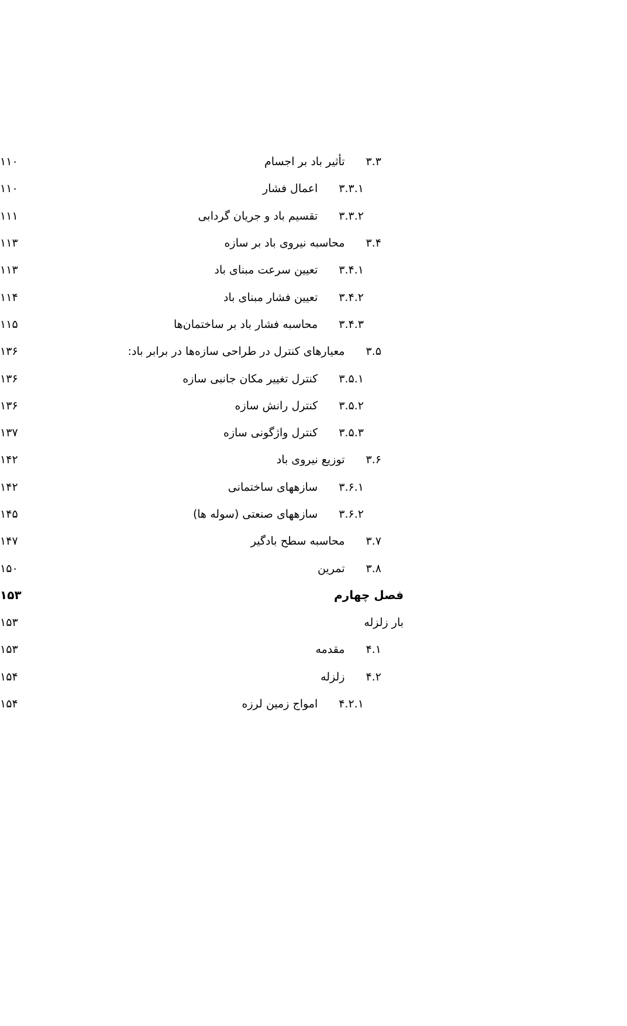۳.۳ تأثیر باد بر اجسام ۱۱۰
۳.۳.۱ اعمال فشار ۱۱۰
۳.۳.۲ تقسیم باد و جریان گردابی ۱۱۱
۳.۴ محاسبه نیروی باد بر سازه ۱۱۳
۳.۴.۱ تعیین سرعت مبنای باد ۱۱۳
۳.۴.۲ تعیین فشار مبنای باد ۱۱۴
۳.۴.۳ محاسبه فشار باد بر ساختمان‌ها ۱۱۵
۳.۵ معیارهای کنترل در طراحی سازه‌ها در برابر باد: ۱۳۶
۳.۵.۱ کنترل تغییر مکان جانبی سازه ۱۳۶
۳.۵.۲ کنترل رانش سازه ۱۳۶
۳.۵.۳ کنترل واژگونی سازه ۱۳۷
۳.۶ توزیع نیروی باد ۱۴۲
۳.۶.۱ سازههای ساختمانی ۱۴۲
۳.۶.۲ سازههای صنعتی (سوله ها) ۱۴۵
۳.۷ محاسبه سطح بادگیر ۱۴۷
۳.۸ تمرین ۱۵۰
فصل چهارم ۱۵۳
بار زلزله ۱۵۳
۴.۱ مقدمه ۱۵۳
۴.۲ زلزله ۱۵۴
۴.۲.۱ امواج زمین لرزه ۱۵۴